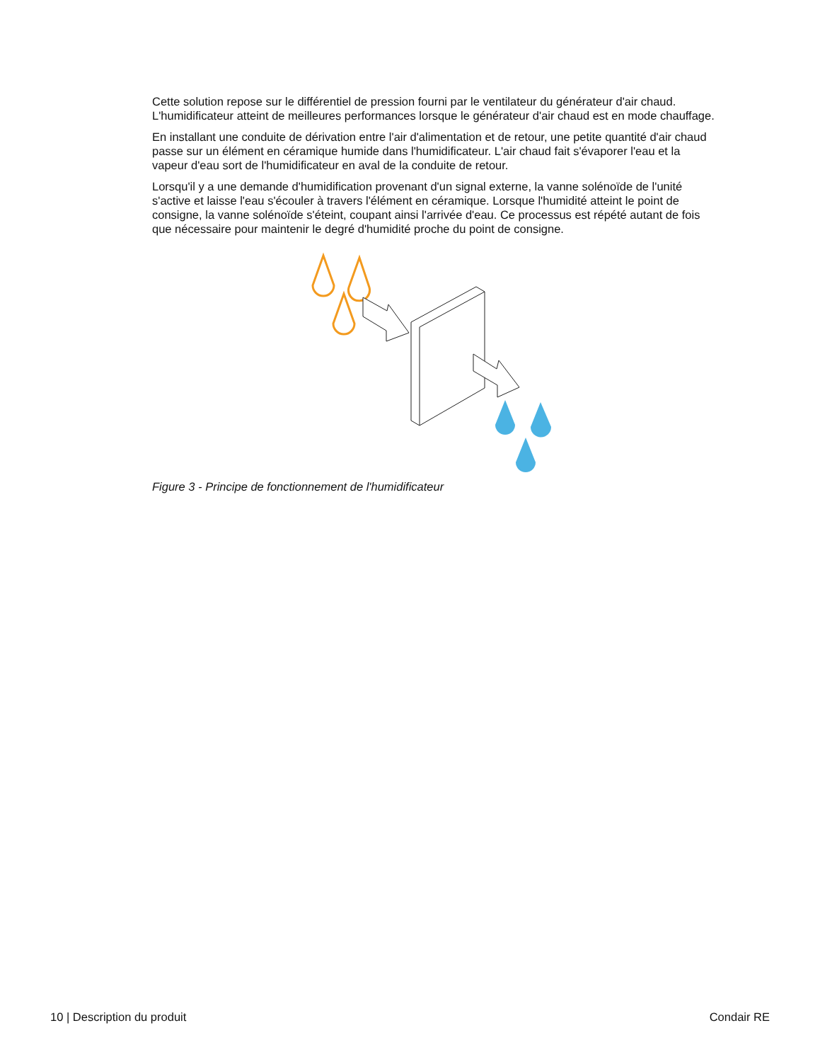Cette solution repose sur le différentiel de pression fourni par le ventilateur du générateur d'air chaud. L'humidificateur atteint de meilleures performances lorsque le générateur d'air chaud est en mode chauffage.
En installant une conduite de dérivation entre l'air d'alimentation et de retour, une petite quantité d'air chaud passe sur un élément en céramique humide dans l'humidificateur. L'air chaud fait s'évaporer l'eau et la vapeur d'eau sort de l'humidificateur en aval de la conduite de retour.
Lorsqu'il y a une demande d'humidification provenant d'un signal externe, la vanne solénoïde de l'unité s'active et laisse l'eau s'écouler à travers l'élément en céramique. Lorsque l'humidité atteint le point de consigne, la vanne solénoïde s'éteint, coupant ainsi l'arrivée d'eau. Ce processus est répété autant de fois que nécessaire pour maintenir le degré d'humidité proche du point de consigne.
Figure 3 - Principe de fonctionnement de l'humidificateur
10 | Description du produit Condair RE